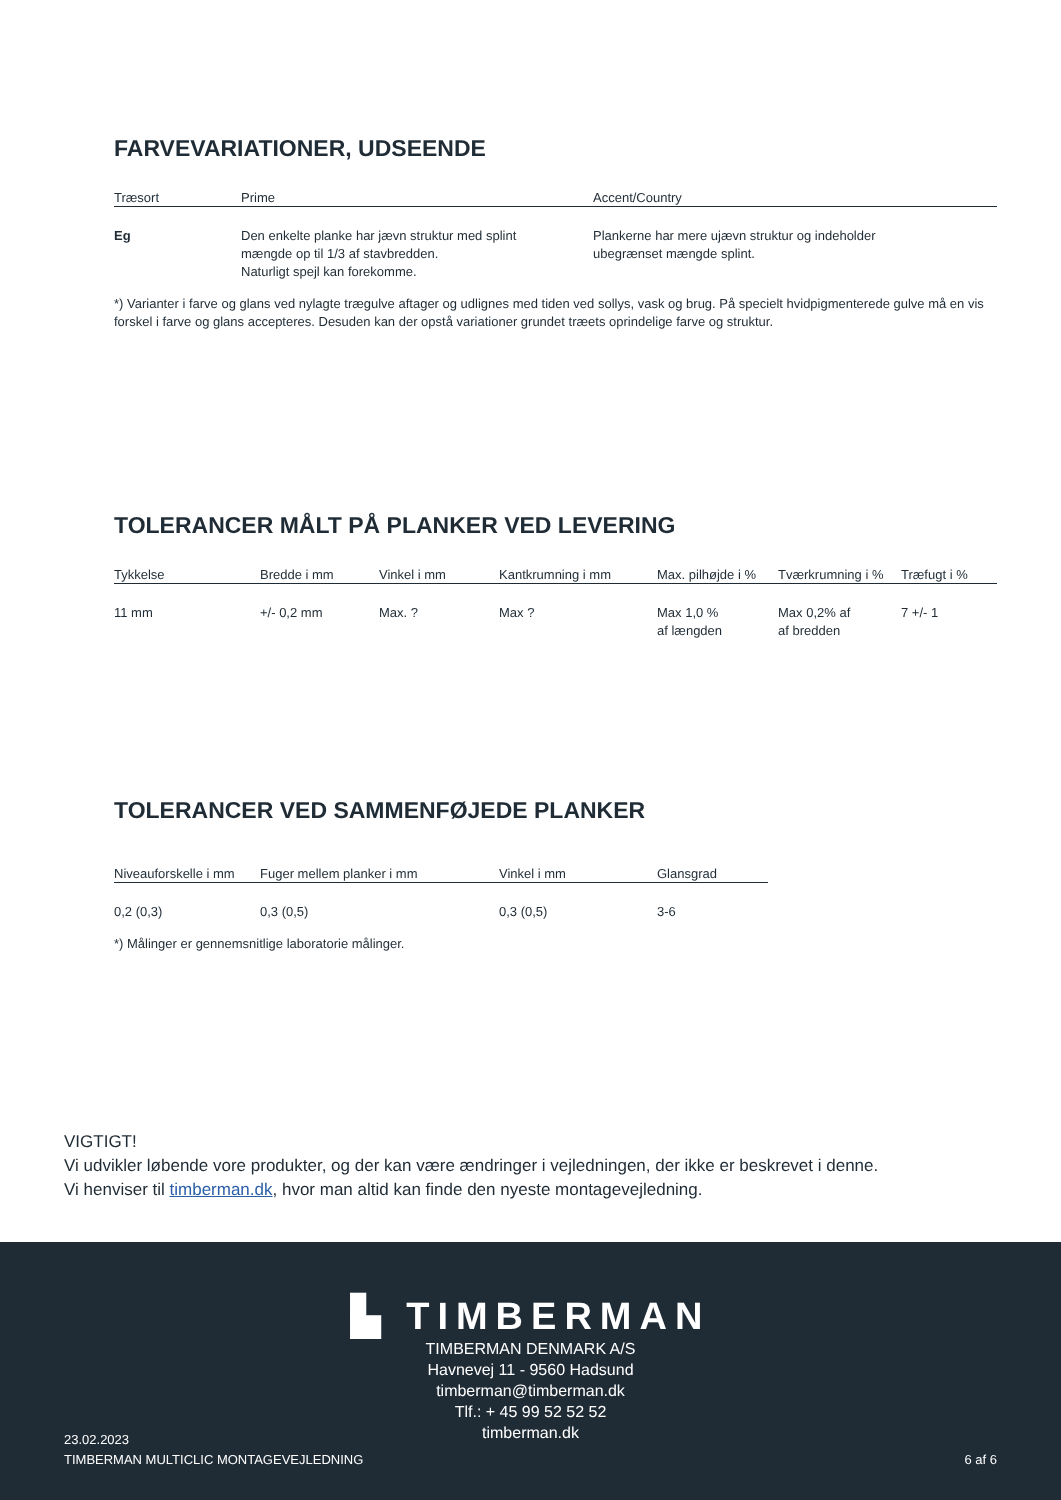FARVEVARIATIONER, UDSEENDE
| Træsort | Prime | Accent/Country |
| --- | --- | --- |
| Eg | Den enkelte planke har jævn struktur med splint mængde op til 1/3 af stavbredden. Naturligt spejl kan forekomme. | Plankerne har mere ujævn struktur og indeholder ubegrænset mængde splint. |
*) Varianter i farve og glans ved nylagte trægulve aftager og udlignes med tiden ved sollys, vask og brug. På specielt hvidpigmenterede gulve må en vis forskel i farve og glans accepteres. Desuden kan der opstå variationer grundet træets oprindelige farve og struktur.
TOLERANCER MÅLT PÅ PLANKER VED LEVERING
| Tykkelse | Bredde i mm | Vinkel i mm | Kantkrumning i mm | Max. pilhøjde i % | Tværkrumning i % | Træfugt i % |
| --- | --- | --- | --- | --- | --- | --- |
| 11 mm | +/- 0,2 mm | Max. ? | Max ? | Max 1,0 % af længden | Max 0,2% af af bredden | 7 +/- 1 |
TOLERANCER VED SAMMENFØJEDE PLANKER
| Niveauforskelle i mm | Fuger mellem planker i mm | Vinkel i mm | Glansgrad |
| --- | --- | --- | --- |
| 0,2 (0,3) | 0,3 (0,5) | 0,3 (0,5) | 3-6 |
*) Målinger er gennemsnitlige laboratorie målinger.
VIGTIGT!
Vi udvikler løbende vore produkter, og der kan være ændringer i vejledningen, der ikke er beskrevet i denne.
Vi henviser til timberman.dk, hvor man altid kan finde den nyeste montagevejledning.
▙ TIMBERMAN
TIMBERMAN DENMARK A/S
Havnevej 11 - 9560 Hadsund
timberman@timberman.dk
Tlf.: + 45 99 52 52 52
timberman.dk
23.02.2023
TIMBERMAN MULTICLIC MONTAGEVEJLEDNING
6 af 6